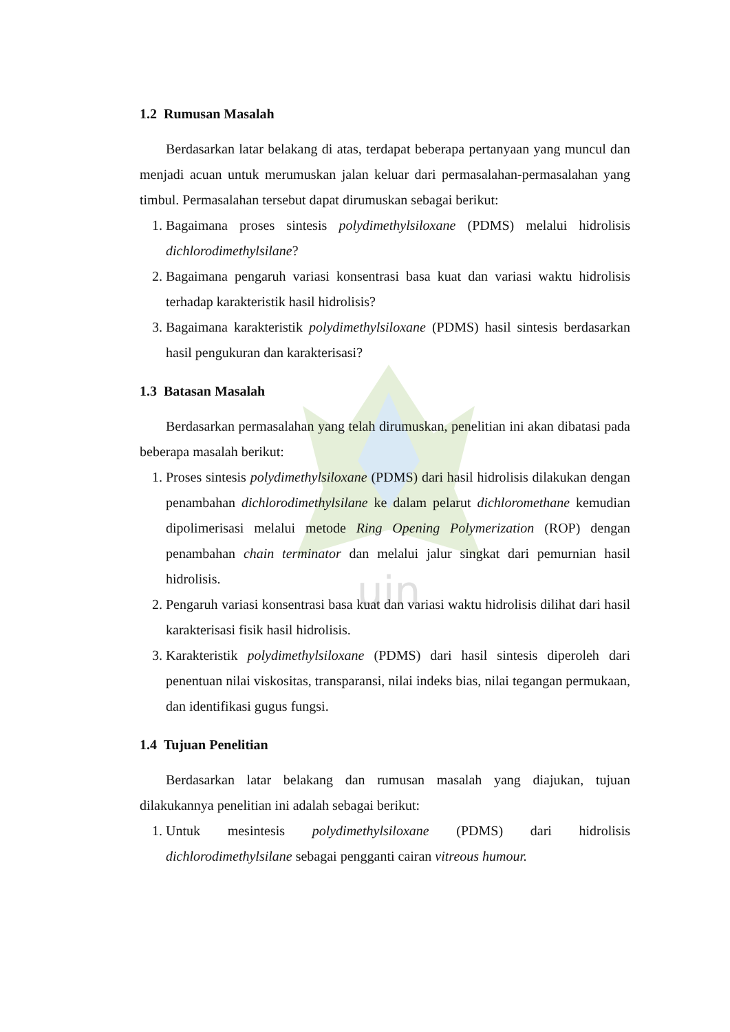uin
1.2 Rumusan Masalah
Berdasarkan latar belakang di atas, terdapat beberapa pertanyaan yang muncul dan menjadi acuan untuk merumuskan jalan keluar dari permasalahan-permasalahan yang timbul. Permasalahan tersebut dapat dirumuskan sebagai berikut:
1. Bagaimana proses sintesis polydimethylsiloxane (PDMS) melalui hidrolisis dichlorodimethylsilane?
2. Bagaimana pengaruh variasi konsentrasi basa kuat dan variasi waktu hidrolisis terhadap karakteristik hasil hidrolisis?
3. Bagaimana karakteristik polydimethylsiloxane (PDMS) hasil sintesis berdasarkan hasil pengukuran dan karakterisasi?
1.3 Batasan Masalah
Berdasarkan permasalahan yang telah dirumuskan, penelitian ini akan dibatasi pada beberapa masalah berikut:
1. Proses sintesis polydimethylsiloxane (PDMS) dari hasil hidrolisis dilakukan dengan penambahan dichlorodimethylsilane ke dalam pelarut dichloromethane kemudian dipolimerisasi melalui metode Ring Opening Polymerization (ROP) dengan penambahan chain terminator dan melalui jalur singkat dari pemurnian hasil hidrolisis.
2. Pengaruh variasi konsentrasi basa kuat dan variasi waktu hidrolisis dilihat dari hasil karakterisasi fisik hasil hidrolisis.
3. Karakteristik polydimethylsiloxane (PDMS) dari hasil sintesis diperoleh dari penentuan nilai viskositas, transparansi, nilai indeks bias, nilai tegangan permukaan, dan identifikasi gugus fungsi.
1.4 Tujuan Penelitian
Berdasarkan latar belakang dan rumusan masalah yang diajukan, tujuan dilakukannya penelitian ini adalah sebagai berikut:
1. Untuk mesintesis polydimethylsiloxane (PDMS) dari hidrolisis dichlorodimethylsilane sebagai pengganti cairan vitreous humour.